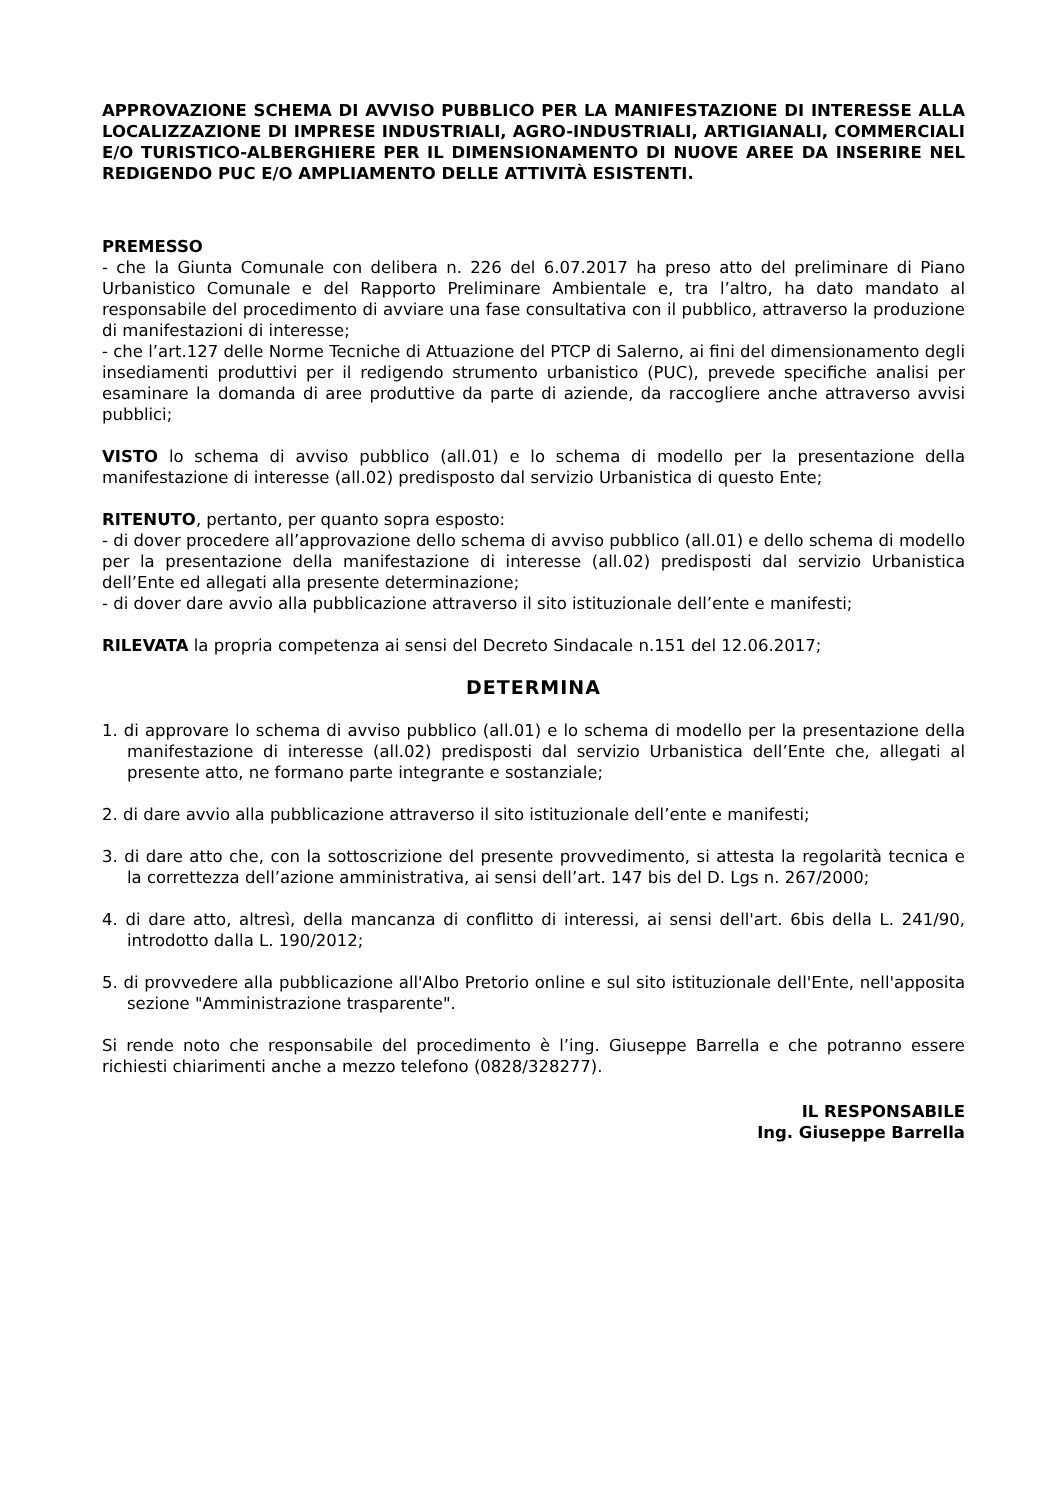APPROVAZIONE SCHEMA DI AVVISO PUBBLICO PER LA MANIFESTAZIONE DI INTERESSE ALLA LOCALIZZAZIONE DI IMPRESE INDUSTRIALI, AGRO-INDUSTRIALI, ARTIGIANALI, COMMERCIALI E/O TURISTICO-ALBERGHIERE PER IL DIMENSIONAMENTO DI NUOVE AREE DA INSERIRE NEL REDIGENDO PUC E/O AMPLIAMENTO DELLE ATTIVITÀ ESISTENTI.
PREMESSO
- che la Giunta Comunale con delibera n. 226 del 6.07.2017 ha preso atto del preliminare di Piano Urbanistico Comunale e del Rapporto Preliminare Ambientale e, tra l’altro, ha dato mandato al responsabile del procedimento di avviare una fase consultativa con il pubblico, attraverso la produzione di manifestazioni di interesse;
- che l’art.127 delle Norme Tecniche di Attuazione del PTCP di Salerno, ai fini del dimensionamento degli insediamenti produttivi per il redigendo strumento urbanistico (PUC), prevede specifiche analisi per esaminare la domanda di aree produttive da parte di aziende, da raccogliere anche attraverso avvisi pubblici;
VISTO lo schema di avviso pubblico (all.01) e lo schema di modello per la presentazione della manifestazione di interesse (all.02) predisposto dal servizio Urbanistica di questo Ente;
RITENUTO, pertanto, per quanto sopra esposto:
- di dover procedere all’approvazione dello schema di avviso pubblico (all.01) e dello schema di modello per la presentazione della manifestazione di interesse (all.02) predisposti dal servizio Urbanistica dell’Ente ed allegati alla presente determinazione;
- di dover dare avvio alla pubblicazione attraverso il sito istituzionale dell’ente e manifesti;
RILEVATA la propria competenza ai sensi del Decreto Sindacale n.151 del 12.06.2017;
DETERMINA
1. di approvare lo schema di avviso pubblico (all.01) e lo schema di modello per la presentazione della manifestazione di interesse (all.02) predisposti dal servizio Urbanistica dell’Ente che, allegati al presente atto, ne formano parte integrante e sostanziale;
2. di dare avvio alla pubblicazione attraverso il sito istituzionale dell’ente e manifesti;
3. di dare atto che, con la sottoscrizione del presente provvedimento, si attesta la regolarità tecnica e la correttezza dell’azione amministrativa, ai sensi dell’art. 147 bis del D. Lgs n. 267/2000;
4. di dare atto, altresì, della mancanza di conflitto di interessi, ai sensi dell'art. 6bis della L. 241/90, introdotto dalla L. 190/2012;
5. di provvedere alla pubblicazione all'Albo Pretorio online e sul sito istituzionale dell'Ente, nell'apposita sezione "Amministrazione trasparente".
Si rende noto che responsabile del procedimento è l’ing. Giuseppe Barrella e che potranno essere richiesti chiarimenti anche a mezzo telefono (0828/328277).
IL RESPONSABILE
Ing. Giuseppe Barrella